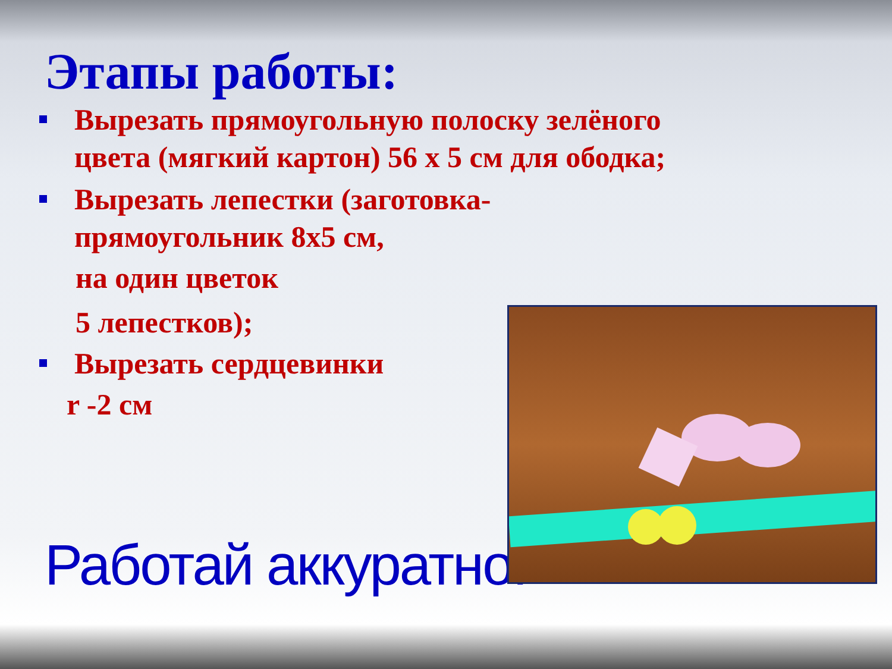Этапы работы:
Вырезать прямоугольную полоску зелёного цвета (мягкий картон) 56 х 5 см для ободка;
Вырезать лепестки (заготовка-прямоугольник 8х5 см,
на один цветок
5 лепестков);
Вырезать сердцевинки
r -2 см
Работай аккуратно!